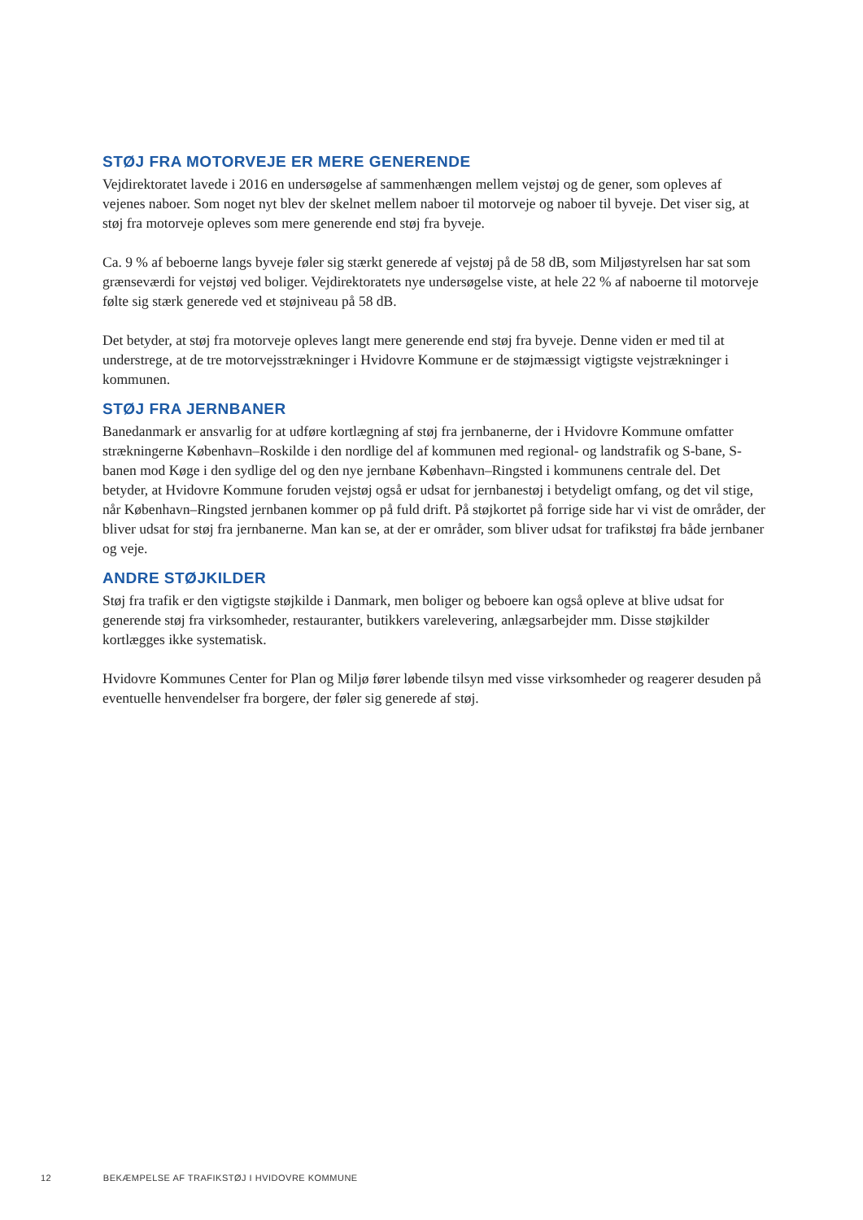STØJ FRA MOTORVEJE ER MERE GENERENDE
Vejdirektoratet lavede i 2016 en undersøgelse af sammenhængen mellem vejstøj og de gener, som opleves af vejenes naboer. Som noget nyt blev der skelnet mellem naboer til motorveje og naboer til byveje. Det viser sig, at støj fra motorveje opleves som mere generende end støj fra byveje.
Ca. 9 % af beboerne langs byveje føler sig stærkt generede af vejstøj på de 58 dB, som Miljøstyrelsen har sat som grænseværdi for vejstøj ved boliger. Vejdirektoratets nye undersøgelse viste, at hele 22 % af naboerne til motorveje følte sig stærk generede ved et støjniveau på 58 dB.
Det betyder, at støj fra motorveje opleves langt mere generende end støj fra byveje. Denne viden er med til at understrege, at de tre motorvejsstrækninger i Hvidovre Kommune er de støjmæssigt vigtigste vejstrækninger i kommunen.
STØJ FRA JERNBANER
Banedanmark er ansvarlig for at udføre kortlægning af støj fra jernbanerne, der i Hvidovre Kommune omfatter strækningerne København–Roskilde i den nordlige del af kommunen med regional- og landstrafik og S-bane, S-banen mod Køge i den sydlige del og den nye jernbane København–Ringsted i kommunens centrale del. Det betyder, at Hvidovre Kommune foruden vejstøj også er udsat for jernbanestøj i betydeligt omfang, og det vil stige, når København–Ringsted jernbanen kommer op på fuld drift. På støjkortet på forrige side har vi vist de områder, der bliver udsat for støj fra jernbanerne. Man kan se, at der er områder, som bliver udsat for trafikstøj fra både jernbaner og veje.
ANDRE STØJKILDER
Støj fra trafik er den vigtigste støjkilde i Danmark, men boliger og beboere kan også opleve at blive udsat for generende støj fra virksomheder, restauranter, butikkers varelevering, anlægsarbejder mm. Disse støjkilder kortlægges ikke systematisk.
Hvidovre Kommunes Center for Plan og Miljø fører løbende tilsyn med visse virksomheder og reagerer desuden på eventuelle henvendelser fra borgere, der føler sig generede af støj.
12 BEKÆMPELSE AF TRAFIKSTØJ I HVIDOVRE KOMMUNE